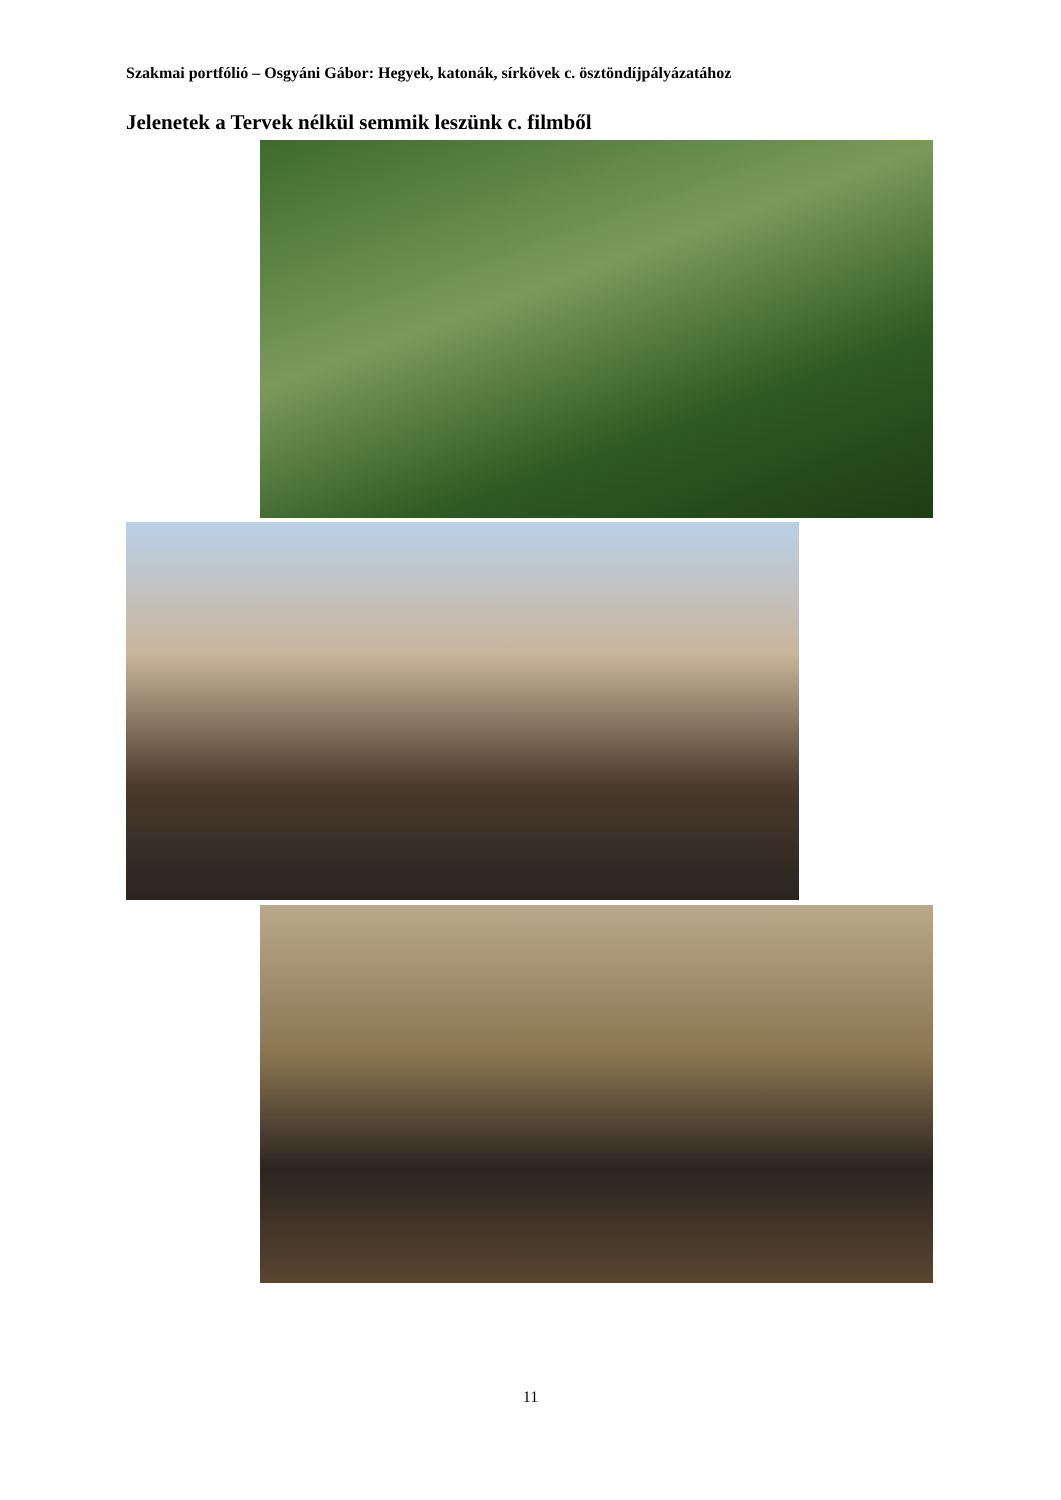Szakmai portfólió – Osgyáni Gábor: Hegyek, katonák, sírkövek c. ösztöndíjpályázatához
Jelenetek a Tervek nélkül semmik leszünk c. filmből
11